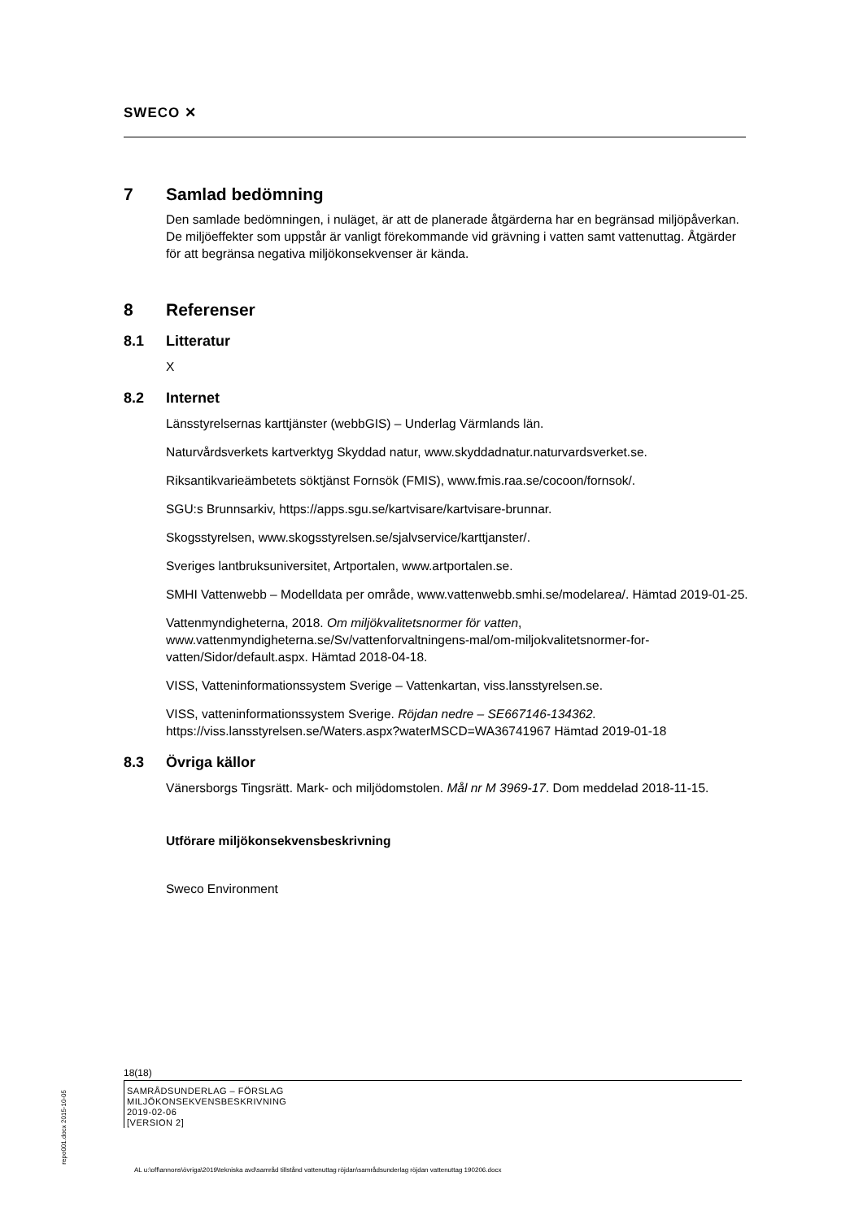SWECO ✕
7 Samlad bedömning
Den samlade bedömningen, i nuläget, är att de planerade åtgärderna har en begränsad miljöpåverkan. De miljöeffekter som uppstår är vanligt förekommande vid grävning i vatten samt vattenuttag. Åtgärder för att begränsa negativa miljökonsekvenser är kända.
8 Referenser
8.1 Litteratur
X
8.2 Internet
Länsstyrelsernas karttjänster (webbGIS) – Underlag Värmlands län.
Naturvårdsverkets kartverktyg Skyddad natur, www.skyddadnatur.naturvardsverket.se.
Riksantikvarieämbetets söktjänst Fornsök (FMIS), www.fmis.raa.se/cocoon/fornsok/.
SGU:s Brunnsarkiv, https://apps.sgu.se/kartvisare/kartvisare-brunnar.
Skogsstyrelsen, www.skogsstyrelsen.se/sjalvservice/karttjanster/.
Sveriges lantbruksuniversitet, Artportalen, www.artportalen.se.
SMHI Vattenwebb – Modelldata per område, www.vattenwebb.smhi.se/modelarea/. Hämtad 2019-01-25.
Vattenmyndigheterna, 2018. Om miljökvalitetsnormer för vatten, www.vattenmyndigheterna.se/Sv/vattenforvaltningens-mal/om-miljokvalitetsnormer-for-vatten/Sidor/default.aspx. Hämtad 2018-04-18.
VISS, Vatteninformationssystem Sverige – Vattenkartan, viss.lansstyrelsen.se.
VISS, vatteninformationssystem Sverige. Röjdan nedre – SE667146-134362. https://viss.lansstyrelsen.se/Waters.aspx?waterMSCD=WA36741967 Hämtad 2019-01-18
8.3 Övriga källor
Vänersborgs Tingsrätt. Mark- och miljödomstolen. Mål nr M 3969-17. Dom meddelad 2018-11-15.
Utförare miljökonsekvensbeskrivning
Sweco Environment
18(18)
SAMRÅDSUNDERLAG – FÖRSLAG
MILJÖKONSEKVENSBESKRIVNING
2019-02-06
[VERSION 2]
repo001.docx 2015-10-05
AL u:\off\annons\övriga\2019\tekniska avd\samråd tillstånd vattenuttag röjdan\samrådsunderlag röjdan vattenuttag 190206.docx